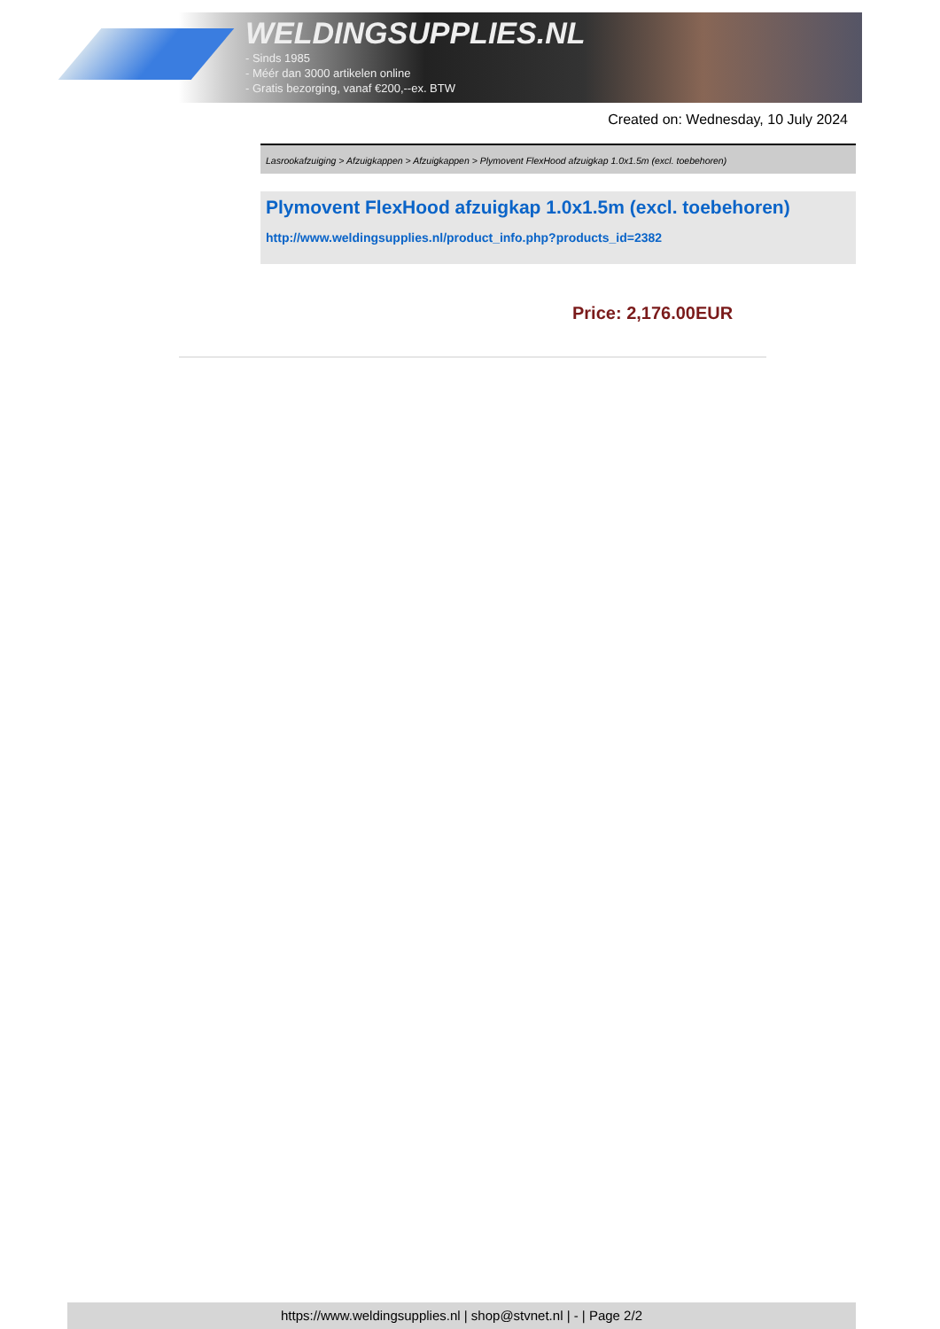WELDINGSUPPLIES.NL
- Sinds 1985
- Méér dan 3000 artikelen online
- Gratis bezorging, vanaf €200,--ex. BTW
Created on: Wednesday, 10 July 2024
Lasrookafzuiging > Afzuigkappen > Afzuigkappen > Plymovent FlexHood afzuigkap 1.0x1.5m (excl. toebehoren)
Plymovent FlexHood afzuigkap 1.0x1.5m (excl. toebehoren)
http://www.weldingsupplies.nl/product_info.php?products_id=2382
Price: 2,176.00EUR
https://www.weldingsupplies.nl | shop@stvnet.nl | - | Page 2/2